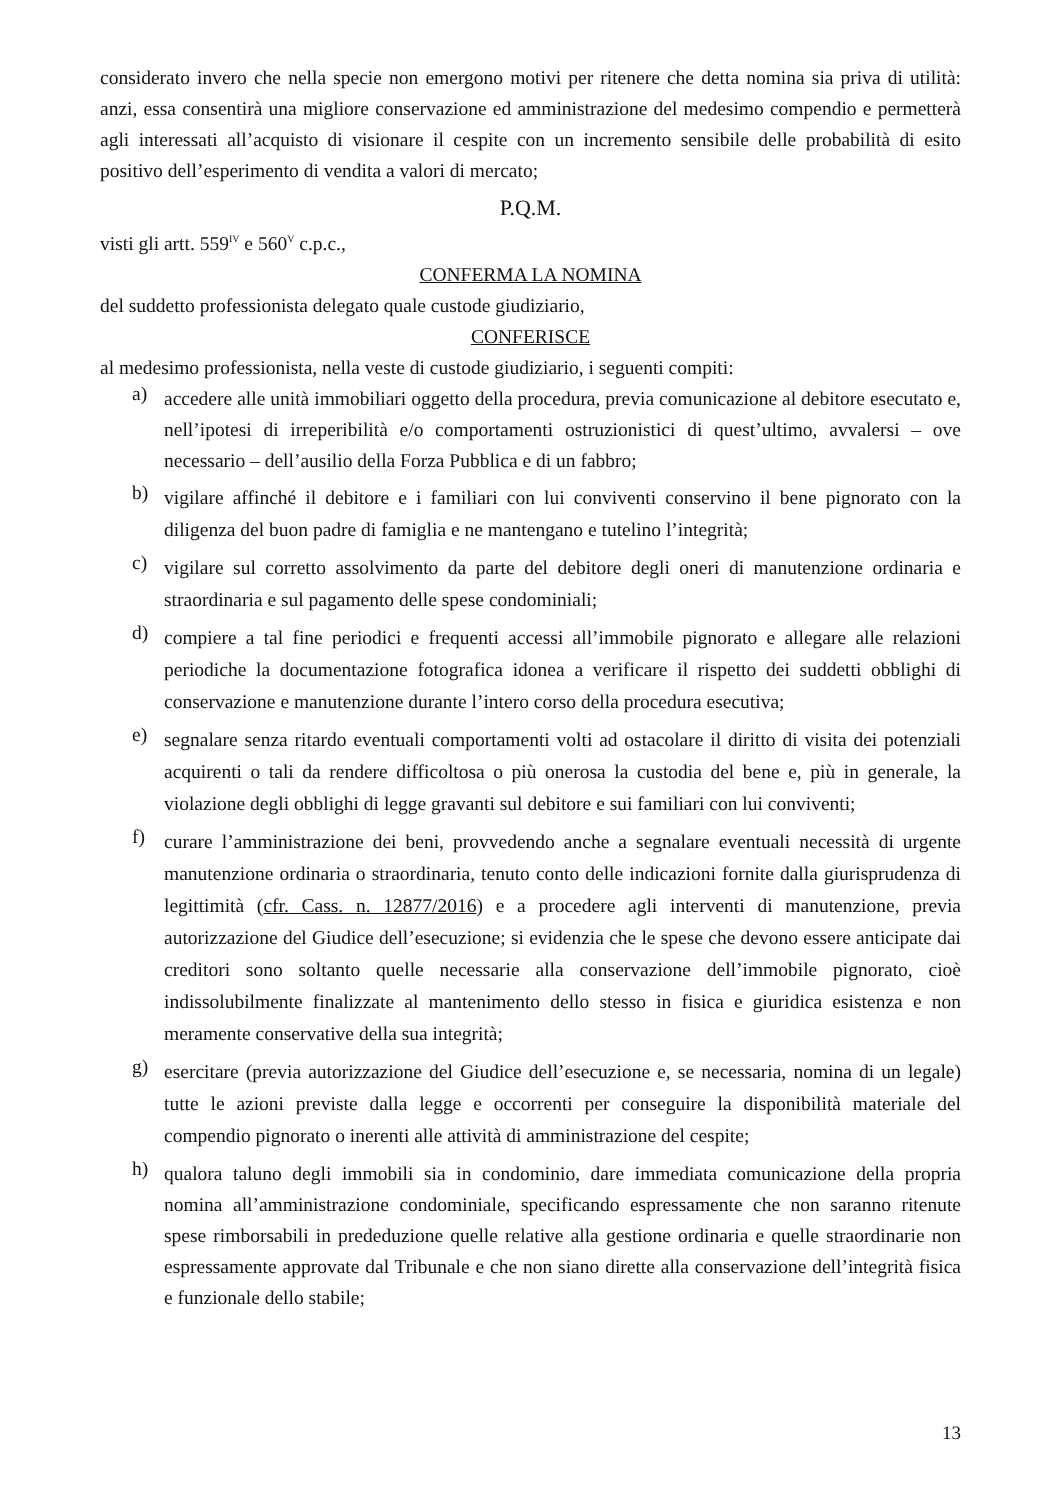considerato invero che nella specie non emergono motivi per ritenere che detta nomina sia priva di utilità: anzi, essa consentirà una migliore conservazione ed amministrazione del medesimo compendio e permetterà agli interessati all’acquisto di visionare il cespite con un incremento sensibile delle probabilità di esito positivo dell’esperimento di vendita a valori di mercato;
P.Q.M.
visti gli artt. 559<sup>IV</sup> e 560<sup>V</sup> c.p.c.,
CONFERMA LA NOMINA
del suddetto professionista delegato quale custode giudiziario,
CONFERISCE
al medesimo professionista, nella veste di custode giudiziario, i seguenti compiti:
a) accedere alle unità immobiliari oggetto della procedura, previa comunicazione al debitore esecutato e, nell’ipotesi di irreperibilità e/o comportamenti ostruzionistici di quest’ultimo, avvalersi – ove necessario – dell’ausilio della Forza Pubblica e di un fabbro;
b) vigilare affinché il debitore e i familiari con lui conviventi conservino il bene pignorato con la diligenza del buon padre di famiglia e ne mantengano e tutelino l’integrità;
c) vigilare sul corretto assolvimento da parte del debitore degli oneri di manutenzione ordinaria e straordinaria e sul pagamento delle spese condominiali;
d) compiere a tal fine periodici e frequenti accessi all’immobile pignorato e allegare alle relazioni periodiche la documentazione fotografica idonea a verificare il rispetto dei suddetti obblighi di conservazione e manutenzione durante l’intero corso della procedura esecutiva;
e) segnalare senza ritardo eventuali comportamenti volti ad ostacolare il diritto di visita dei potenziali acquirenti o tali da rendere difficoltosa o più onerosa la custodia del bene e, più in generale, la violazione degli obblighi di legge gravanti sul debitore e sui familiari con lui conviventi;
f) curare l’amministrazione dei beni, provvedendo anche a segnalare eventuali necessità di urgente manutenzione ordinaria o straordinaria, tenuto conto delle indicazioni fornite dalla giurisprudenza di legittimità (cfr. Cass. n. 12877/2016) e a procedere agli interventi di manutenzione, previa autorizzazione del Giudice dell’esecuzione; si evidenzia che le spese che devono essere anticipate dai creditori sono soltanto quelle necessarie alla conservazione dell’immobile pignorato, cioè indissolubilmente finalizzate al mantenimento dello stesso in fisica e giuridica esistenza e non meramente conservative della sua integrità;
g) esercitare (previa autorizzazione del Giudice dell’esecuzione e, se necessaria, nomina di un legale) tutte le azioni previste dalla legge e occorrenti per conseguire la disponibilità materiale del compendio pignorato o inerenti alle attività di amministrazione del cespite;
h) qualora taluno degli immobili sia in condominio, dare immediata comunicazione della propria nomina all’amministrazione condominiale, specificando espressamente che non saranno ritenute spese rimborsabili in prededuzione quelle relative alla gestione ordinaria e quelle straordinarie non espressamente approvate dal Tribunale e che non siano dirette alla conservazione dell’integrità fisica e funzionale dello stabile;
13